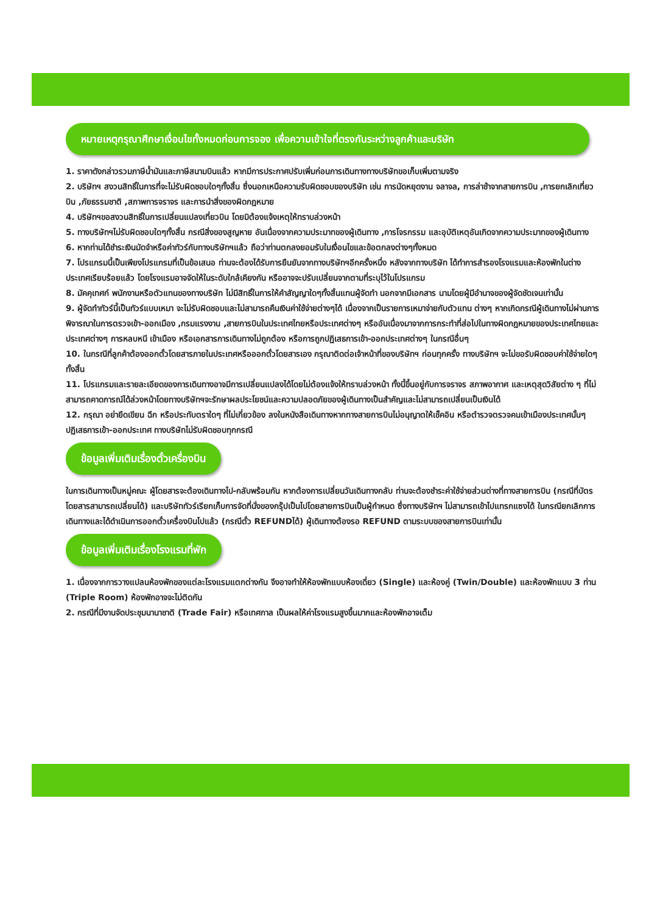หมายเหตุกรุณาศึกษาเงื่อนไขทั้งหมดก่อนการจอง เพื่อความเข้าใจที่ตรงกันระหว่างลูกค้าและบริษัท
1. ราคาดังกล่าวรวมภาษีน้ำมันและภาษีสนามบินแล้ว หากมีการประกาศปรับเพิ่มก่อนการเดินทางทางบริษัทขอเก็บเพิ่มตามจริง
2. บริษัทฯ สงวนสิทธิ์ในการที่จะไม่รับผิดชอบใดๆทั้งสิ้น ซึ่งนอกเหนือความรับผิดชอบของบริษัท เช่น การนัดหยุดงาน จลาจล, การล่าช้าจากสายการบิน ,การยกเลิกเที่ยวบิน ,ภัยธรรมชาติ ,สภาพการจราจร และการนำสิ่งของผิดกฎหมาย
4. บริษัทฯขอสงวนสิทธิ์ในการเปลี่ยนแปลงเที่ยวบิน โดยมิต้องแจ้งเหตุให้ทราบล่วงหน้า
5. ทางบริษัทฯไม่รับผิดชอบใดๆทั้งสิ้น กรณีสิ่งของสูญหาย อันเนื่องจากความประมาทของผู้เดินทาง ,การโจรกรรม และอุบัติเหตุอันเกิดจากความประมาทของผู้เดินทาง
6. หากท่านได้ชำระเงินมัดจำหรือค่าทัวร์กับทางบริษัทฯแล้ว ถือว่าท่านตกลงยอมรับในเงื่อนไขและข้อตกลงต่างๆทั้งหมด
7. โปรแกรมนี้เป็นเพียงโปรแกรมที่เป็นข้อเสนอ ท่านจะต้องได้รับการยืนยันจากทางบริษัทฯอีกครั้งหนึ่ง หลังจากทางบริษัท ได้ทำการสำรองโรงแรมและห้องพักในต่างประเทศเรียบร้อยแล้ว โดยโรงแรมอาจจัดให้ในระดับใกล้เคียงกัน หรืออาจจะปรับเปลี่ยนจากตามที่ระบุไว้ในโปรแกรม
8. มัคคุเทศก์ พนักงานหรือตัวแทนของทางบริษัท ไม่มีสิทธิ์ในการให้คำสัญญาใดๆทั้งสิ้นแทนผู้จัดทำ นอกจากมีเอกสาร นามโดยผู้มีอำนาจของผู้จัดชัดเจนเท่านั้น
9. ผู้จัดทำทัวร์นี้เป็นทัวร์แบบเหมา จะไม่รับผิดชอบและไม่สามารถคืนเงินค่าใช้จ่ายต่างๆได้ เนื่องจากเป็นรายการเหมาจ่ายกับตัวแทน ต่างๆ หากเกิดกรณีผู้เดินทางไม่ผ่านการพิจารณาในการตรวจเข้า-ออกเมือง ,กรมแรงงาน ,สายการบินในประเทศไทยหรือประเทศต่างๆ หรืออันเนื่องมาจากการกระทำที่ส่อไปในทางผิดกฎหมายของประเทศไทยและประเทศต่างๆ การหลบหนี เข้าเมือง หรือเอกสารการเดินทางไม่ถูกต้อง หรือการถูกปฏิเสธการเข้า-ออกประเทศต่างๆ ในกรณีอื่นๆ
10. ในกรณีที่ลูกค้าต้องออกตั๋วโดยสารภายในประเทศหรือออกตั๋วโดยสารเอง กรุณาติดต่อเจ้าหน้าที่ของบริษัทฯ ก่อนทุกครั้ง ทางบริษัทฯ จะไม่ขอรับผิดชอบค่าใช้จ่ายใดๆ ทั้งสิ้น
11. โปรแกรมและรายละเอียดของการเดินทางอาจมีการเปลี่ยนแปลงได้โดยไม่ต้องแจ้งให้ทราบล่วงหน้า ทั้งนี้ขึ้นอยู่กับการจราจร สภาพอากาศ และเหตุสุดวิสัยต่าง ๆ ที่ไม่สามารถคาดการณ์ได้ล่วงหน้าโดยทางบริษัทฯจะรักษาผลประโยชน์และความปลอดภัยของผู้เดินทางเป็นสำคัญและไม่สามารถเปลี่ยนเป็นเงินได้
12. กรุณา อย่ายึดเขียน ฉีก หรือประทับตราใดๆ ที่ไม่เกี่ยวข้อง ลงในหนังสือเดินทางหากทางสายการบินไม่อนุญาตให้เช็คอิน หรือตำรวจตรวจคนเข้าเมืองประเทศนั้นๆ ปฏิเสธการเข้า-ออกประเทศ ทางบริษัทไม่รับผิดชอบทุกกรณี
ข้อมูลเพิ่มเติมเรื่องตั๋วเครื่องบิน
ในการเดินทางเป็นหมู่คณะ ผู้โดยสารจะต้องเดินทางไป-กลับพร้อมกัน หากต้องการเปลี่ยนวันเดินทางกลับ ท่านจะต้องชำระค่าใช้จ่ายส่วนต่างที่ทางสายการบิน (กรณีที่บัตรโดยสารสามารถเปลี่ยนได้) และบริษัททัวร์เรียกเก็บการจัดที่นั่งของกรุ๊ปเป็นไปโดยสายการบินเป็นผู้กำหนด ซึ่งทางบริษัทฯ ไม่สามารถเข้าไปแทรกแซงได้ ในกรณียกเลิกการเดินทางและได้ดำเนินการออกตั๋วเครื่องบินไปแล้ว (กรณีตั๋ว REFUNDได้) ผู้เดินทางต้องรอ REFUND ตามระบบของสายการบินเท่านั้น
ข้อมูลเพิ่มเติมเรื่องโรงแรมที่พัก
1. เนื่องจากการวางแปลนห้องพักของแต่ละโรงแรมแตกต่างกัน จึงอาจทำให้ห้องพักแบบห้องเดี่ยว (Single) และห้องคู่ (Twin/Double) และห้องพักแบบ 3 ท่าน (Triple Room) ห้องพักอาจจะไม่ติดกัน
2. กรณีที่มีงานจัดประชุมนานาชาติ (Trade Fair) หรือเทศกาล เป็นผลให้ค่าโรงแรมสูงขึ้นมากและห้องพักอาจเต็ม